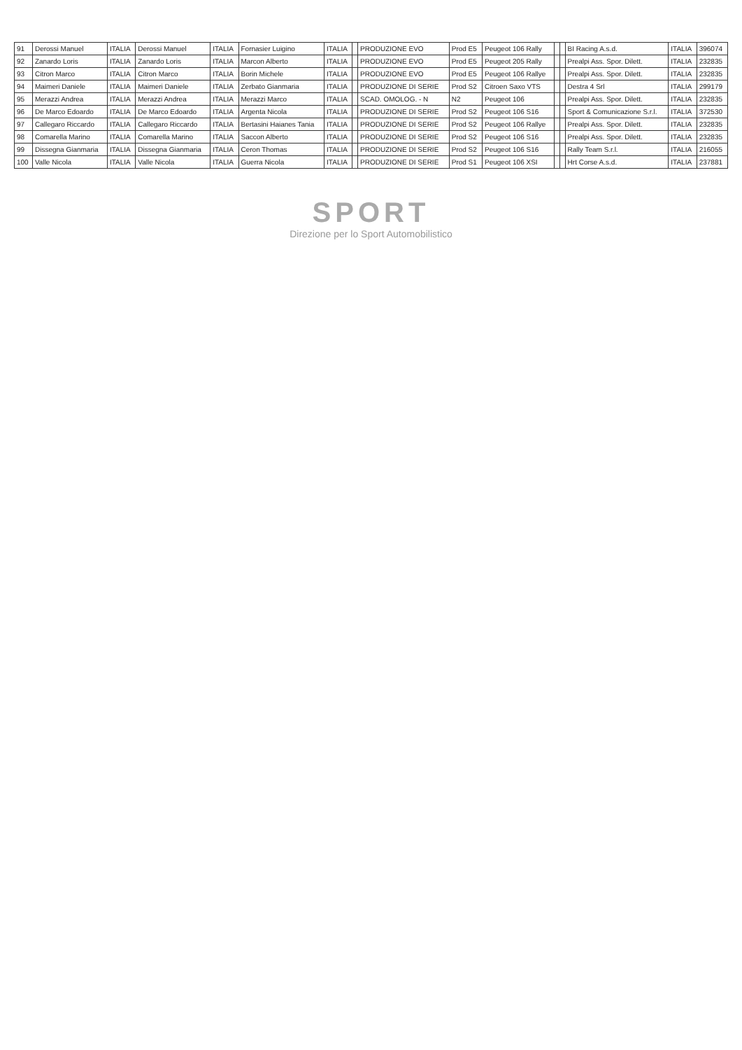| 91 | Derossi Manuel | ITALIA | Derossi Manuel | ITALIA | Fornasier Luigino | ITALIA | | PRODUZIONE EVO | Prod E5 | Peugeot 106 Rally | | | BI Racing A.s.d. | ITALIA | 396074 |
| 92 | Zanardo Loris | ITALIA | Zanardo Loris | ITALIA | Marcon Alberto | ITALIA | | PRODUZIONE EVO | Prod E5 | Peugeot 205 Rally | | | Prealpi Ass. Spor. Dilett. | ITALIA | 232835 |
| 93 | Citron Marco | ITALIA | Citron Marco | ITALIA | Borin Michele | ITALIA | | PRODUZIONE EVO | Prod E5 | Peugeot 106 Rallye | | | Prealpi Ass. Spor. Dilett. | ITALIA | 232835 |
| 94 | Maimeri Daniele | ITALIA | Maimeri Daniele | ITALIA | Zerbato Gianmaria | ITALIA | | PRODUZIONE DI SERIE | Prod S2 | Citroen Saxo VTS | | | Destra 4 Srl | ITALIA | 299179 |
| 95 | Merazzi Andrea | ITALIA | Merazzi Andrea | ITALIA | Merazzi Marco | ITALIA | | SCAD. OMOLOG. - N | N2 | Peugeot 106 | | | Prealpi Ass. Spor. Dilett. | ITALIA | 232835 |
| 96 | De Marco Edoardo | ITALIA | De Marco Edoardo | ITALIA | Argenta Nicola | ITALIA | | PRODUZIONE DI SERIE | Prod S2 | Peugeot 106 S16 | | | Sport & Comunicazione S.r.l. | ITALIA | 372530 |
| 97 | Callegaro Riccardo | ITALIA | Callegaro Riccardo | ITALIA | Bertasini Haianes Tania | ITALIA | | PRODUZIONE DI SERIE | Prod S2 | Peugeot 106 Rallye | | | Prealpi Ass. Spor. Dilett. | ITALIA | 232835 |
| 98 | Comarella Marino | ITALIA | Comarella Marino | ITALIA | Saccon Alberto | ITALIA | | PRODUZIONE DI SERIE | Prod S2 | Peugeot 106 S16 | | | Prealpi Ass. Spor. Dilett. | ITALIA | 232835 |
| 99 | Dissegna Gianmaria | ITALIA | Dissegna Gianmaria | ITALIA | Ceron Thomas | ITALIA | | PRODUZIONE DI SERIE | Prod S2 | Peugeot 106 S16 | | | Rally Team S.r.l. | ITALIA | 216055 |
| 100 | Valle Nicola | ITALIA | Valle Nicola | ITALIA | Guerra Nicola | ITALIA | | PRODUZIONE DI SERIE | Prod S1 | Peugeot 106 XSI | | | Hrt Corse A.s.d. | ITALIA | 237881 |
SPORT
Direzione per lo Sport Automobilistico